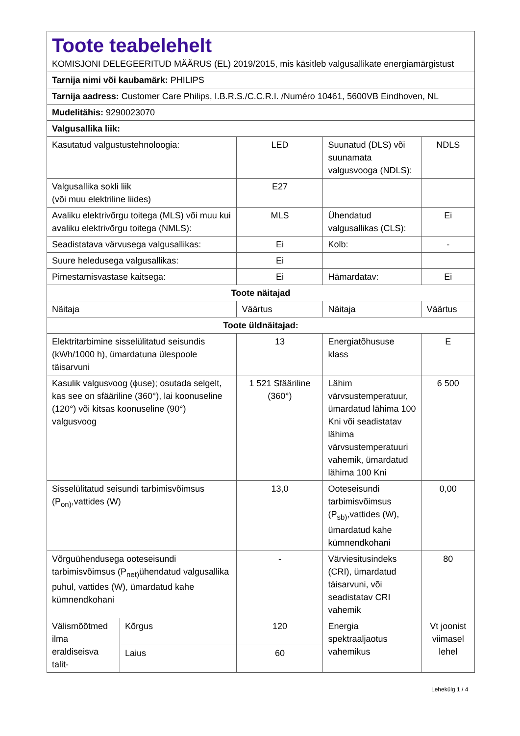| Toote teabelehelt KOMISJONI DELEGEERITUD MÄÄRUS (EL) 2019/2015, mis käsitleb valgusallikate energiamärgistust | | | | |
| Tarnija nimi või kaubamärk: PHILIPS | | | | |
| Tarnija aadress: Customer Care Philips, I.B.R.S./C.C.R.I. /Numéro 10461, 5600VB Eindhoven, NL | | | | |
| Mudelitähis: 9290023070 | | | | |
| Valgusallika liik: | | | | |
| Kasutatud valgustustehnoloogia: | | LED | Suunatud (DLS) või suunamata valgusvooga (NDLS): | NDLS |
| Valgusallika sokli liik (või muu elektriline liides) | | E27 | | |
| Avaliku elektrivõrgu toitega (MLS) või muu kui avaliku elektrivõrgu toitega (NMLS): | | MLS | Ühendatud valgusallikas (CLS): | Ei |
| Seadistatava värvusega valgusallikas: | | Ei | Kolb: | - |
| Suure heledusega valgusallikas: | | Ei | | |
| Pimestamisvastase kaitsega: | | Ei | Hämardatav: | Ei |
| Toote näitajad | | | | |
| Näitaja | | Väärtus | Näitaja | Väärtus |
| Toote üldnäitajad: | | | | |
| Elektritarbimine sisselülitatud seisundis (kWh/1000 h), ümardatuna ülespoole täisarvuni | | 13 | Energiatõhususe klass | E |
| Kasulik valgusvoog (ϕuse); osutada selgelt, kas see on sfääriline (360°), lai koonuseline (120°) või kitsas koonuseline (90°) valgusvoog | | 1 521 Sfääriline (360°) | Lähim värvsustemperatuur, ümardatud lähima 100 Kni või seadistatav lähima värvsustemperatuuri vahemik, ümardatud lähima 100 Kni | 6 500 |
| Sisselülitatud seisundi tarbimisvõimsus (P<sub>on)</sub>,vattides (W) | | 13,0 | Ooteseisundi tarbimisvõimsus (P<sub>sb)</sub>,vattides (W), ümardatud kahe kümnendkohani | 0,00 |
| Võrguühendusega ooteseisundi tarbimisvõimsus (P<sub>net)</sub>ühendatud valgusallika puhul, vattides (W), ümardatud kahe kümnendkohani | | - | Värviesitusindeks (CRI), ümardatud täisarvuni, või seadistatav CRI vahemik | 80 |
| Välismõõtmed ilma eraldiseisva talit- | Kõrgus | 120 | Energia spektraaljaotus vahemikus | Vt joonist viimasel lehel |
| | Laius | 60 | | |
Lehekülg 1 / 4